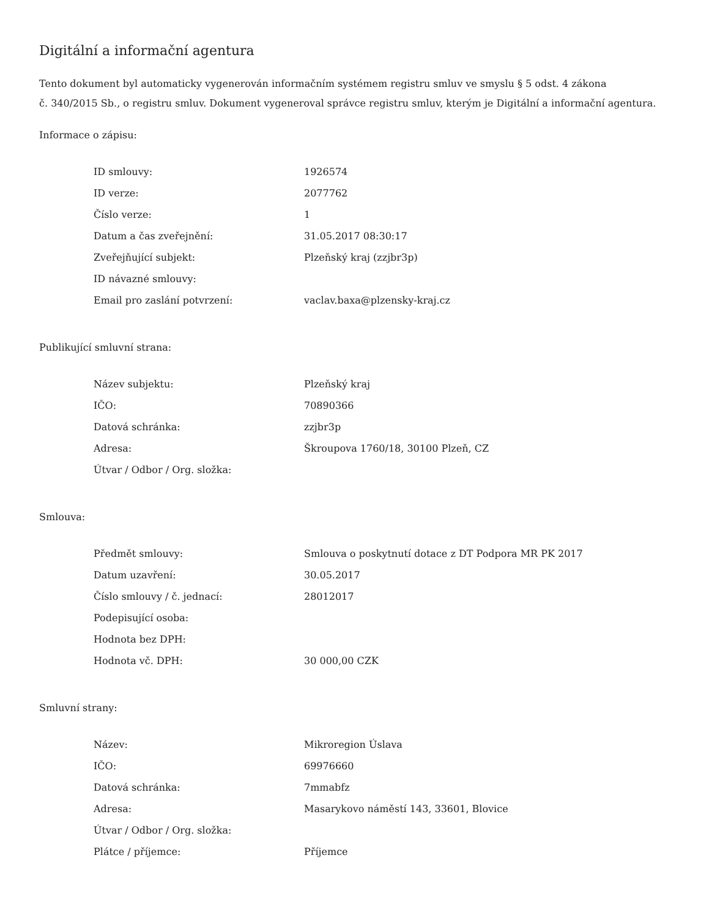Digitální a informační agentura
Tento dokument byl automaticky vygenerován informačním systémem registru smluv ve smyslu § 5 odst. 4 zákona
č. 340/2015 Sb., o registru smluv. Dokument vygeneroval správce registru smluv, kterým je Digitální a informační agentura.
Informace o zápisu:
| ID smlouvy: | 1926574 |
| ID verze: | 2077762 |
| Číslo verze: | 1 |
| Datum a čas zveřejnění: | 31.05.2017 08:30:17 |
| Zveřejňující subjekt: | Plzeňský kraj (zzjbr3p) |
| ID návazné smlouvy: | |
| Email pro zaslání potvrzení: | vaclav.baxa@plzensky-kraj.cz |
Publikující smluvní strana:
| Název subjektu: | Plzeňský kraj |
| IČO: | 70890366 |
| Datová schránka: | zzjbr3p |
| Adresa: | Škroupova 1760/18, 30100 Plzeň, CZ |
| Útvar / Odbor / Org. složka: | |
Smlouva:
| Předmět smlouvy: | Smlouva o poskytnutí dotace z DT Podpora MR PK 2017 |
| Datum uzavření: | 30.05.2017 |
| Číslo smlouvy / č. jednací: | 28012017 |
| Podepisující osoba: | |
| Hodnota bez DPH: | |
| Hodnota vč. DPH: | 30 000,00 CZK |
Smluvní strany:
| Název: | Mikroregion Úslava |
| IČO: | 69976660 |
| Datová schránka: | 7mmabfz |
| Adresa: | Masarykovo náměstí 143, 33601, Blovice |
| Útvar / Odbor / Org. složka: | |
| Plátce / příjemce: | Příjemce |